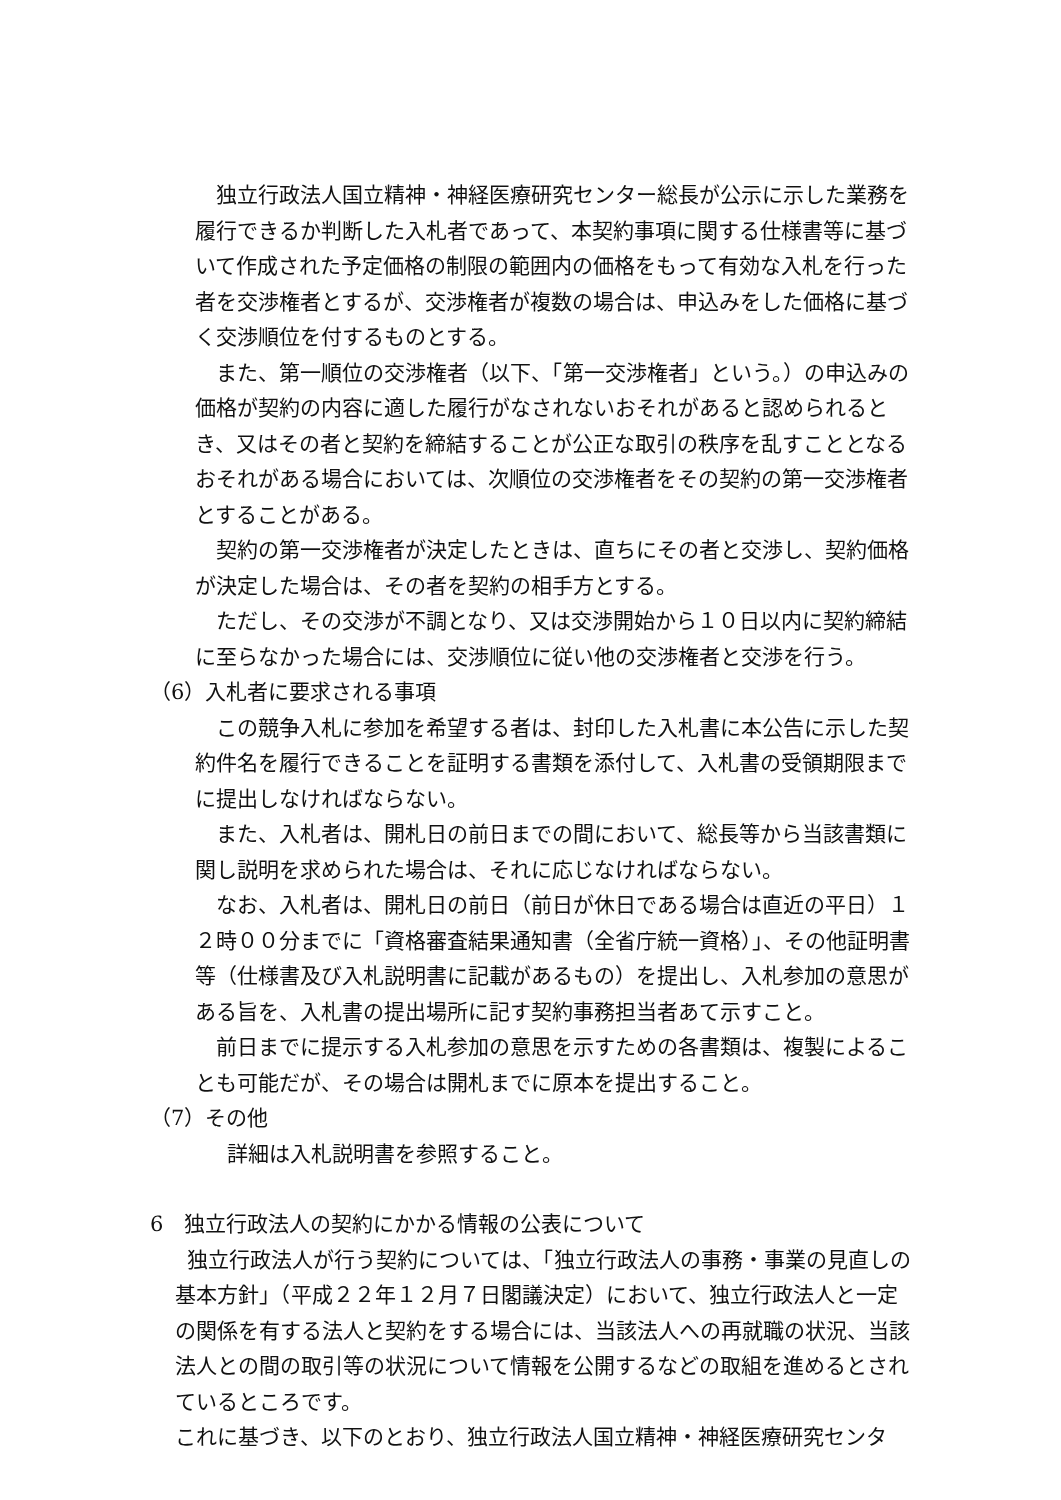独立行政法人国立精神・神経医療研究センター総長が公示に示した業務を履行できるか判断した入札者であって、本契約事項に関する仕様書等に基づいて作成された予定価格の制限の範囲内の価格をもって有効な入札を行った者を交渉権者とするが、交渉権者が複数の場合は、申込みをした価格に基づく交渉順位を付するものとする。
また、第一順位の交渉権者（以下、「第一交渉権者」という。）の申込みの価格が契約の内容に適した履行がなされないおそれがあると認められるとき、又はその者と契約を締結することが公正な取引の秩序を乱すこととなるおそれがある場合においては、次順位の交渉権者をその契約の第一交渉権者とすることがある。
契約の第一交渉権者が決定したときは、直ちにその者と交渉し、契約価格が決定した場合は、その者を契約の相手方とする。
ただし、その交渉が不調となり、又は交渉開始から１０日以内に契約締結に至らなかった場合には、交渉順位に従い他の交渉権者と交渉を行う。
（6）入札者に要求される事項
この競争入札に参加を希望する者は、封印した入札書に本公告に示した契約件名を履行できることを証明する書類を添付して、入札書の受領期限までに提出しなければならない。
また、入札者は、開札日の前日までの間において、総長等から当該書類に関し説明を求められた場合は、それに応じなければならない。
なお、入札者は、開札日の前日（前日が休日である場合は直近の平日）１２時００分までに「資格審査結果通知書（全省庁統一資格）」、その他証明書等（仕様書及び入札説明書に記載があるもの）を提出し、入札参加の意思がある旨を、入札書の提出場所に記す契約事務担当者あて示すこと。
前日までに提示する入札参加の意思を示すための各書類は、複製によることも可能だが、その場合は開札までに原本を提出すること。
（7）その他
詳細は入札説明書を参照すること。
6　独立行政法人の契約にかかる情報の公表について
独立行政法人が行う契約については、「独立行政法人の事務・事業の見直しの基本方針」（平成２２年１２月７日閣議決定）において、独立行政法人と一定の関係を有する法人と契約をする場合には、当該法人への再就職の状況、当該法人との間の取引等の状況について情報を公開するなどの取組を進めるとされているところです。
これに基づき、以下のとおり、独立行政法人国立精神・神経医療研究センタ